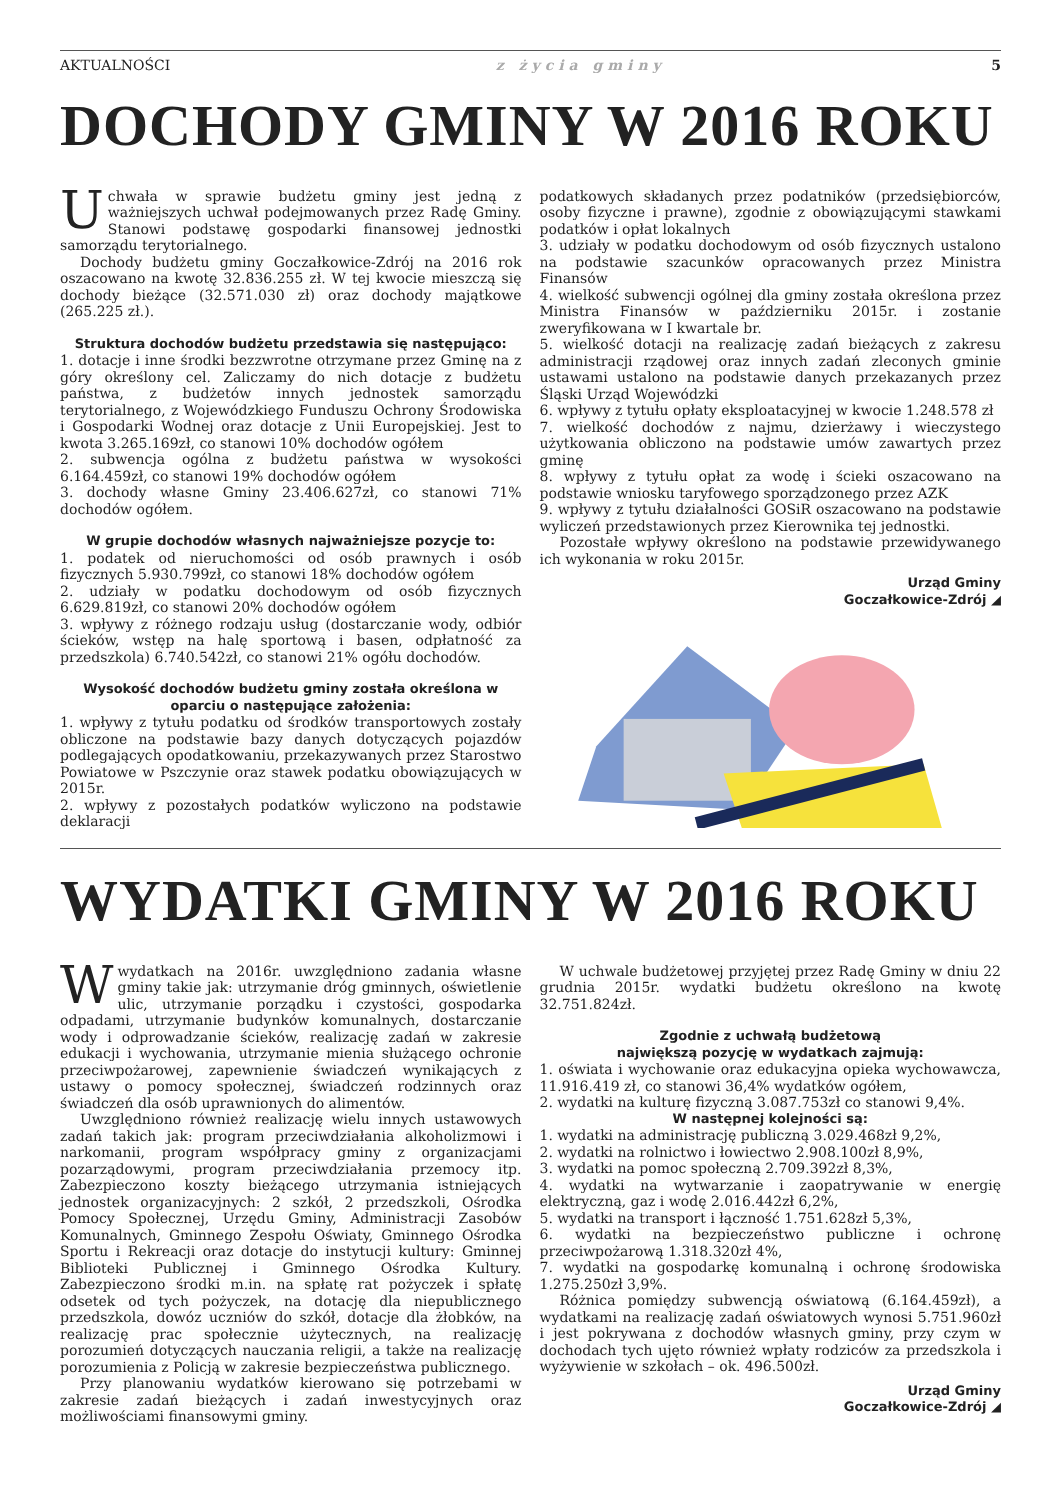AKTUALNOŚCI z życia gminy 5
DOCHODY GMINY W 2016 ROKU
Uchwała w sprawie budżetu gminy jest jedną z ważniejszych uchwał podejmowanych przez Radę Gminy. Stanowi podstawę gospodarki finansowej jednostki samorządu terytorialnego.
Dochody budżetu gminy Goczałkowice-Zdrój na 2016 rok oszacowano na kwotę 32.836.255 zł. W tej kwocie mieszczą się dochody bieżące (32.571.030 zł) oraz dochody majątkowe (265.225 zł.).
Struktura dochodów budżetu przedstawia się następująco:
1. dotacje i inne środki bezzwrotne otrzymane przez Gminę na z góry określony cel. Zaliczamy do nich dotacje z budżetu państwa, z budżetów innych jednostek samorządu terytorialnego, z Wojewódzkiego Funduszu Ochrony Środowiska i Gospodarki Wodnej oraz dotacje z Unii Europejskiej. Jest to kwota 3.265.169zł, co stanowi 10% dochodów ogółem
2. subwencja ogólna z budżetu państwa w wysokości 6.164.459zł, co stanowi 19% dochodów ogółem
3. dochody własne Gminy 23.406.627zł, co stanowi 71% dochodów ogółem.
W grupie dochodów własnych najważniejsze pozycje to:
1. podatek od nieruchomości od osób prawnych i osób fizycznych 5.930.799zł, co stanowi 18% dochodów ogółem
2. udziały w podatku dochodowym od osób fizycznych 6.629.819zł, co stanowi 20% dochodów ogółem
3. wpływy z różnego rodzaju usług (dostarczanie wody, odbiór ścieków, wstęp na halę sportową i basen, odpłatność za przedszkola) 6.740.542zł, co stanowi 21% ogółu dochodów.
Wysokość dochodów budżetu gminy została określona w oparciu o następujące założenia:
1. wpływy z tytułu podatku od środków transportowych zostały obliczone na podstawie bazy danych dotyczących pojazdów podlegających opodatkowaniu, przekazywanych przez Starostwo Powiatowe w Pszczynie oraz stawek podatku obowiązujących w 2015r.
2. wpływy z pozostałych podatków wyliczono na podstawie deklaracji
podatkowych składanych przez podatników (przedsiębiorców, osoby fizyczne i prawne), zgodnie z obowiązującymi stawkami podatków i opłat lokalnych
3. udziały w podatku dochodowym od osób fizycznych ustalono na podstawie szacunków opracowanych przez Ministra Finansów
4. wielkość subwencji ogólnej dla gminy została określona przez Ministra Finansów w październiku 2015r. i zostanie zweryfikowana w I kwartale br.
5. wielkość dotacji na realizację zadań bieżących z zakresu administracji rządowej oraz innych zadań zleconych gminie ustawami ustalono na podstawie danych przekazanych przez Śląski Urząd Wojewódzki
6. wpływy z tytułu opłaty eksploatacyjnej w kwocie 1.248.578 zł
7. wielkość dochodów z najmu, dzierżawy i wieczystego użytkowania obliczono na podstawie umów zawartych przez gminę
8. wpływy z tytułu opłat za wodę i ścieki oszacowano na podstawie wniosku taryfowego sporządzonego przez AZK
9. wpływy z tytułu działalności GOSiR oszacowano na podstawie wyliczeń przedstawionych przez Kierownika tej jednostki.
Pozostałe wpływy określono na podstawie przewidywanego ich wykonania w roku 2015r.
Urząd Gminy
Goczałkowice-Zdrój ◢
WYDATKI GMINY W 2016 ROKU
Wwydatkach na 2016r. uwzględniono zadania własne gminy takie jak: utrzymanie dróg gminnych, oświetlenie ulic, utrzymanie porządku i czystości, gospodarka odpadami, utrzymanie budynków komunalnych, dostarczanie wody i odprowadzanie ścieków, realizację zadań w zakresie edukacji i wychowania, utrzymanie mienia służącego ochronie przeciwpożarowej, zapewnienie świadczeń wynikających z ustawy o pomocy społecznej, świadczeń rodzinnych oraz świadczeń dla osób uprawnionych do alimentów.
Uwzględniono również realizację wielu innych ustawowych zadań takich jak: program przeciwdziałania alkoholizmowi i narkomanii, program współpracy gminy z organizacjami pozarządowymi, program przeciwdziałania przemocy itp. Zabezpieczono koszty bieżącego utrzymania istniejących jednostek organizacyjnych: 2 szkół, 2 przedszkoli, Ośrodka Pomocy Społecznej, Urzędu Gminy, Administracji Zasobów Komunalnych, Gminnego Zespołu Oświaty, Gminnego Ośrodka Sportu i Rekreacji oraz dotacje do instytucji kultury: Gminnej Biblioteki Publicznej i Gminnego Ośrodka Kultury. Zabezpieczono środki m.in. na spłatę rat pożyczek i spłatę odsetek od tych pożyczek, na dotację dla niepublicznego przedszkola, dowóz uczniów do szkół, dotacje dla żłobków, na realizację prac społecznie użytecznych, na realizację porozumień dotyczących nauczania religii, a także na realizację porozumienia z Policją w zakresie bezpieczeństwa publicznego.
Przy planowaniu wydatków kierowano się potrzebami w zakresie zadań bieżących i zadań inwestycyjnych oraz możliwościami finansowymi gminy.
W uchwale budżetowej przyjętej przez Radę Gminy w dniu 22 grudnia 2015r. wydatki budżetu określono na kwotę 32.751.824zł.
Zgodnie z uchwałą budżetową
największą pozycję w wydatkach zajmują:
1. oświata i wychowanie oraz edukacyjna opieka wychowawcza, 11.916.419 zł, co stanowi 36,4% wydatków ogółem,
2. wydatki na kulturę fizyczną 3.087.753zł co stanowi 9,4%.
W następnej kolejności są:
1. wydatki na administrację publiczną 3.029.468zł 9,2%,
2. wydatki na rolnictwo i łowiectwo 2.908.100zł 8,9%,
3. wydatki na pomoc społeczną 2.709.392zł 8,3%,
4. wydatki na wytwarzanie i zaopatrywanie w energię elektryczną, gaz i wodę 2.016.442zł 6,2%,
5. wydatki na transport i łączność 1.751.628zł 5,3%,
6. wydatki na bezpieczeństwo publiczne i ochronę przeciwpożarową 1.318.320zł 4%,
7. wydatki na gospodarkę komunalną i ochronę środowiska 1.275.250zł 3,9%.
Różnica pomiędzy subwencją oświatową (6.164.459zł), a wydatkami na realizację zadań oświatowych wynosi 5.751.960zł i jest pokrywana z dochodów własnych gminy, przy czym w dochodach tych ujęto również wpłaty rodziców za przedszkola i wyżywienie w szkołach – ok. 496.500zł.
Urząd Gminy
Goczałkowice-Zdrój ◢